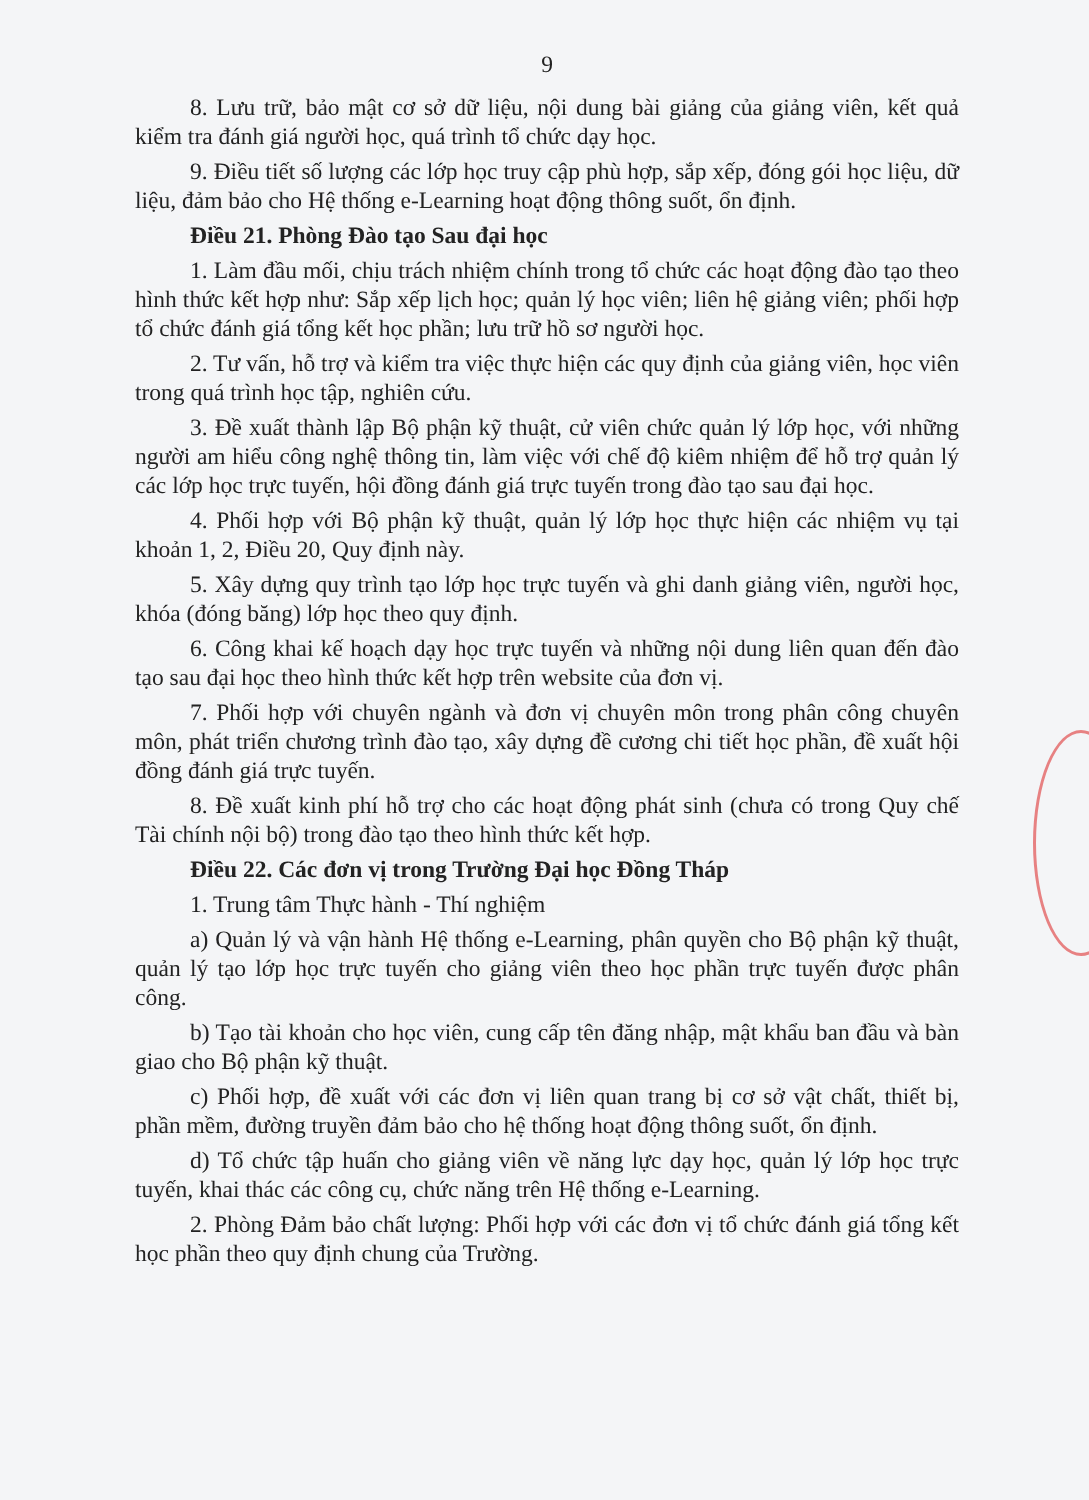9
8. Lưu trữ, bảo mật cơ sở dữ liệu, nội dung bài giảng của giảng viên, kết quả kiểm tra đánh giá người học, quá trình tổ chức dạy học.
9. Điều tiết số lượng các lớp học truy cập phù hợp, sắp xếp, đóng gói học liệu, dữ liệu, đảm bảo cho Hệ thống e-Learning hoạt động thông suốt, ổn định.
Điều 21. Phòng Đào tạo Sau đại học
1. Làm đầu mối, chịu trách nhiệm chính trong tổ chức các hoạt động đào tạo theo hình thức kết hợp như: Sắp xếp lịch học; quản lý học viên; liên hệ giảng viên; phối hợp tổ chức đánh giá tổng kết học phần; lưu trữ hồ sơ người học.
2. Tư vấn, hỗ trợ và kiểm tra việc thực hiện các quy định của giảng viên, học viên trong quá trình học tập, nghiên cứu.
3. Đề xuất thành lập Bộ phận kỹ thuật, cử viên chức quản lý lớp học, với những người am hiểu công nghệ thông tin, làm việc với chế độ kiêm nhiệm để hỗ trợ quản lý các lớp học trực tuyến, hội đồng đánh giá trực tuyến trong đào tạo sau đại học.
4. Phối hợp với Bộ phận kỹ thuật, quản lý lớp học thực hiện các nhiệm vụ tại khoản 1, 2, Điều 20, Quy định này.
5. Xây dựng quy trình tạo lớp học trực tuyến và ghi danh giảng viên, người học, khóa (đóng băng) lớp học theo quy định.
6. Công khai kế hoạch dạy học trực tuyến và những nội dung liên quan đến đào tạo sau đại học theo hình thức kết hợp trên website của đơn vị.
7. Phối hợp với chuyên ngành và đơn vị chuyên môn trong phân công chuyên môn, phát triển chương trình đào tạo, xây dựng đề cương chi tiết học phần, đề xuất hội đồng đánh giá trực tuyến.
8. Đề xuất kinh phí hỗ trợ cho các hoạt động phát sinh (chưa có trong Quy chế Tài chính nội bộ) trong đào tạo theo hình thức kết hợp.
Điều 22. Các đơn vị trong Trường Đại học Đồng Tháp
1. Trung tâm Thực hành - Thí nghiệm
a) Quản lý và vận hành Hệ thống e-Learning, phân quyền cho Bộ phận kỹ thuật, quản lý tạo lớp học trực tuyến cho giảng viên theo học phần trực tuyến được phân công.
b) Tạo tài khoản cho học viên, cung cấp tên đăng nhập, mật khẩu ban đầu và bàn giao cho Bộ phận kỹ thuật.
c) Phối hợp, đề xuất với các đơn vị liên quan trang bị cơ sở vật chất, thiết bị, phần mềm, đường truyền đảm bảo cho hệ thống hoạt động thông suốt, ổn định.
d) Tổ chức tập huấn cho giảng viên về năng lực dạy học, quản lý lớp học trực tuyến, khai thác các công cụ, chức năng trên Hệ thống e-Learning.
2. Phòng Đảm bảo chất lượng: Phối hợp với các đơn vị tổ chức đánh giá tổng kết học phần theo quy định chung của Trường.